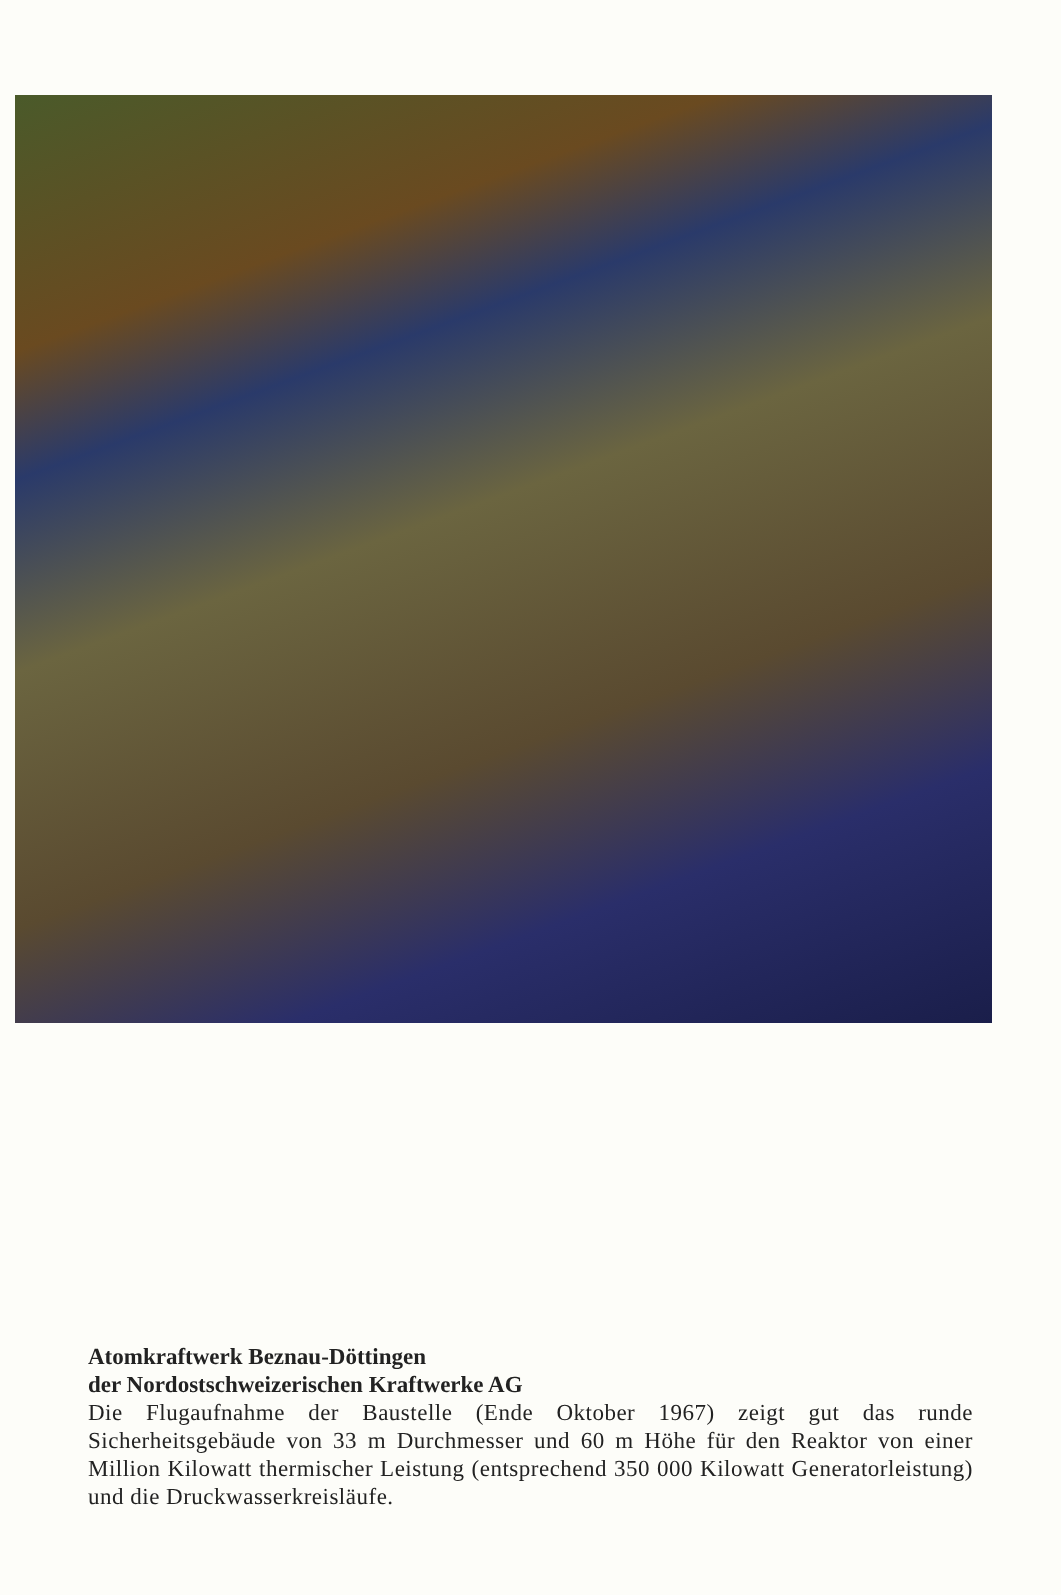Atomkraftwerk Beznau-Döttingen
der Nordostschweizerischen Kraftwerke AG
Die Flugaufnahme der Baustelle (Ende Oktober 1967) zeigt gut das runde Sicherheitsgebäude von 33 m Durchmesser und 60 m Höhe für den Reaktor von einer Million Kilowatt thermischer Leistung (entsprechend 350 000 Kilowatt Generatorleistung) und die Druckwasserkreisläufe.